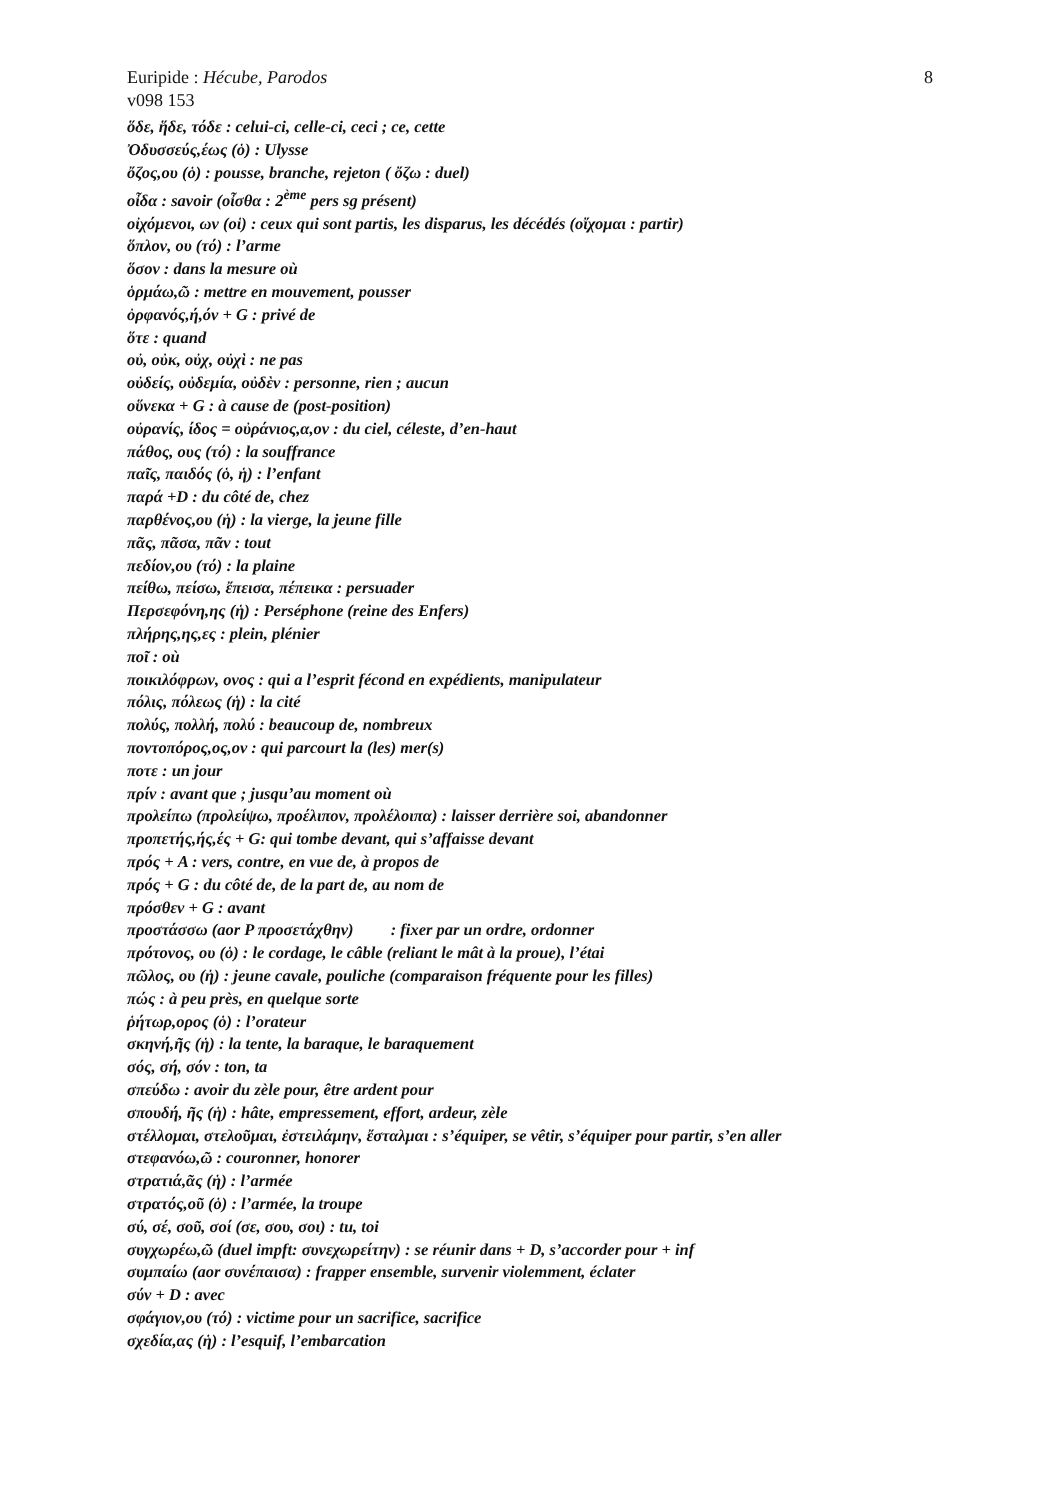Euripide : Hécube, Parodos 8
v098 153
ὅδε, ἥδε, τόδε : celui-ci, celle-ci, ceci ; ce, cette
Ὀδυσσεύς,έως (ὁ) : Ulysse
ὄζος,ου (ὁ) : pousse, branche, rejeton ( ὄζω : duel)
οἶδα : savoir (οἶσθα : 2<sup>ème</sup> pers sg présent)
οἰχόμενοι, ων (οἱ) : ceux qui sont partis, les disparus, les décédés (οἴχομαι : partir)
ὅπλον, ου (τό) : l’arme
ὅσον : dans la mesure où
ὁρμάω,ῶ : mettre en mouvement, pousser
ὀρφανός,ή,όν + G : privé de
ὅτε : quand
οὐ, οὐκ, οὐχ, οὐχὶ : ne pas
οὐδείς, οὐδεμία, οὐδὲν : personne, rien ; aucun
οὕνεκα + G : à cause de (post-position)
οὐρανίς, ίδος = οὐράνιος,α,ον : du ciel, céleste, d’en-haut
πάθος, ους (τό) : la souffrance
παῖς, παιδός (ὁ, ἡ) : l’enfant
παρά +D : du côté de, chez
παρθένος,ου (ἡ) : la vierge, la jeune fille
πᾶς, πᾶσα, πᾶν : tout
πεδίον,ου (τό) : la plaine
πείθω, πείσω, ἔπεισα, πέπεικα : persuader
Περσεφόνη,ης (ἡ) : Perséphone (reine des Enfers)
πλήρης,ης,ες : plein, plénier
ποῖ : où
ποικιλόφρων, ονος : qui a l’esprit fécond en expédients, manipulateur
πόλις, πόλεως (ἡ) : la cité
πολύς, πολλή, πολύ : beaucoup de, nombreux
ποντοπόρος,ος,ον : qui parcourt la (les) mer(s)
ποτε : un jour
πρίν : avant que ; jusqu’au moment où
προλείπω (προλείψω, προέλιπον, προλέλοιπα) : laisser derrière soi, abandonner
προπετής,ής,ές + G: qui tombe devant, qui s’affaisse devant
πρός + A : vers, contre, en vue de, à propos de
πρός + G : du côté de, de la part de, au nom de
πρόσθεν + G : avant
προστάσσω (aor P προσετάχθην) : fixer par un ordre, ordonner
πρότονος, ου (ὁ) : le cordage, le câble (reliant le mât à la proue), l’étai
πῶλος, ου (ἡ) : jeune cavale, pouliche (comparaison fréquente pour les filles)
πώς : à peu près, en quelque sorte
ῥήτωρ,ορος (ὁ) : l’orateur
σκηνή,ῆς (ἡ) : la tente, la baraque, le baraquement
σός, σή, σόν : ton, ta
σπεύδω : avoir du zèle pour, être ardent pour
σπουδή, ῆς (ἡ) : hâte, empressement, effort, ardeur, zèle
στέλλομαι, στελοῦμαι, ἐστειλάμην, ἔσταλμαι : s’équiper, se vêtir, s’équiper pour partir, s’en aller
στεφανόω,ῶ : couronner, honorer
στρατιά,ᾶς (ἡ) : l’armée
στρατός,οῦ (ὁ) : l’armée, la troupe
σύ, σέ, σοῦ, σοί (σε, σου, σοι) : tu, toi
συγχωρέω,ῶ (duel impft: συνεχωρείτην) : se réunir dans + D, s’accorder pour + inf
συμπαίω (aor συνέπαισα) : frapper ensemble, survenir violemment, éclater
σύν + D : avec
σφάγιον,ου (τό) : victime pour un sacrifice, sacrifice
σχεδία,ας (ἡ) : l’esquif, l’embarcation